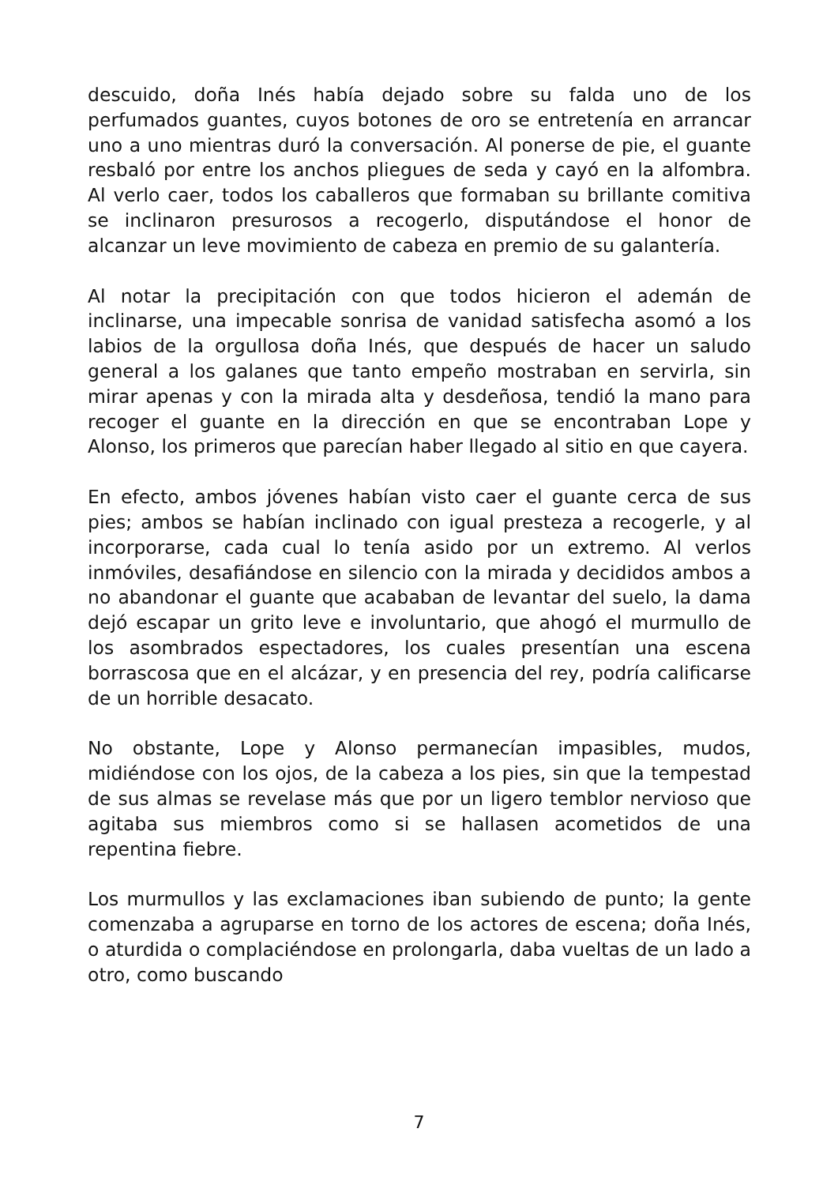descuido, doña Inés había dejado sobre su falda uno de los perfumados guantes, cuyos botones de oro se entretenía en arrancar uno a uno mientras duró la conversación. Al ponerse de pie, el guante resbaló por entre los anchos pliegues de seda y cayó en la alfombra. Al verlo caer, todos los caballeros que formaban su brillante comitiva se inclinaron presurosos a recogerlo, disputándose el honor de alcanzar un leve movimiento de cabeza en premio de su galantería.
Al notar la precipitación con que todos hicieron el ademán de inclinarse, una impecable sonrisa de vanidad satisfecha asomó a los labios de la orgullosa doña Inés, que después de hacer un saludo general a los galanes que tanto empeño mostraban en servirla, sin mirar apenas y con la mirada alta y desdeñosa, tendió la mano para recoger el guante en la dirección en que se encontraban Lope y Alonso, los primeros que parecían haber llegado al sitio en que cayera.
En efecto, ambos jóvenes habían visto caer el guante cerca de sus pies; ambos se habían inclinado con igual presteza a recogerle, y al incorporarse, cada cual lo tenía asido por un extremo. Al verlos inmóviles, desafiándose en silencio con la mirada y decididos ambos a no abandonar el guante que acababan de levantar del suelo, la dama dejó escapar un grito leve e involuntario, que ahogó el murmullo de los asombrados espectadores, los cuales presentían una escena borrascosa que en el alcázar, y en presencia del rey, podría calificarse de un horrible desacato.
No obstante, Lope y Alonso permanecían impasibles, mudos, midiéndose con los ojos, de la cabeza a los pies, sin que la tempestad de sus almas se revelase más que por un ligero temblor nervioso que agitaba sus miembros como si se hallasen acometidos de una repentina fiebre.
Los murmullos y las exclamaciones iban subiendo de punto; la gente comenzaba a agruparse en torno de los actores de escena; doña Inés, o aturdida o complaciéndose en prolongarla, daba vueltas de un lado a otro, como buscando
7